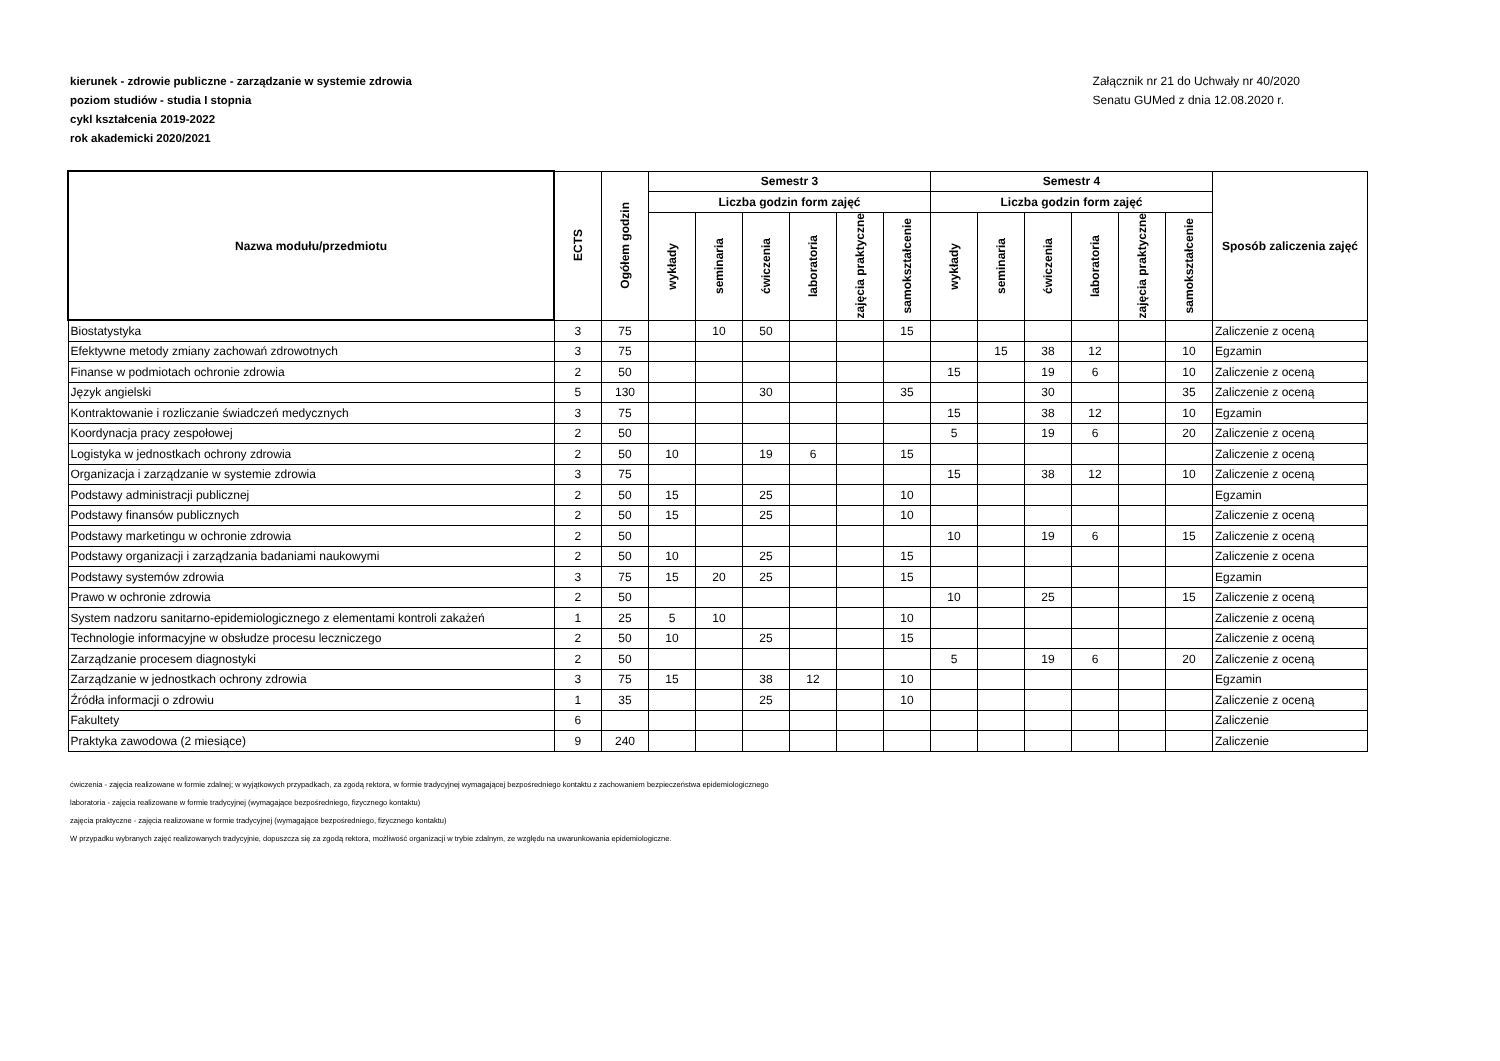kierunek - zdrowie publiczne - zarządzanie w systemie zdrowia
poziom studiów - studia I stopnia
cykl kształcenia 2019-2022
rok akademicki 2020/2021
Załącznik nr 21 do Uchwały nr 40/2020
Senatu GUMed z dnia 12.08.2020 r.
| Nazwa modułu/przedmiotu | ECTS | Ogółem godzin | Semestr 3 | | | | | | Semestr 4 | | | | | | Sposób zaliczenia zajęć |
| --- | --- | --- | --- | --- | --- | --- | --- | --- | --- | --- | --- | --- | --- | --- | --- |
| | | | Liczba godzin form zajęć | | | | | | Liczba godzin form zajęć | | | | | | |
| | | | wykłady | seminaria | ćwiczenia | laboratoria | zajęcia praktyczne | samokształcenie | wykłady | seminaria | ćwiczenia | laboratoria | zajęcia praktyczne | samokształcenie | |
| Biostatystyka | 3 | 75 | | 10 | 50 | | | 15 | | | | | | | Zaliczenie z oceną |
| Efektywne metody zmiany zachowań zdrowotnych | 3 | 75 | | | | | | | | 15 | 38 | 12 | | 10 | Egzamin |
| Finanse w podmiotach ochronie zdrowia | 2 | 50 | | | | | | | 15 | | 19 | 6 | | 10 | Zaliczenie z oceną |
| Język angielski | 5 | 130 | | | 30 | | | 35 | | | 30 | | | 35 | Zaliczenie z oceną |
| Kontraktowanie i rozliczanie świadczeń medycznych | 3 | 75 | | | | | | | 15 | | 38 | 12 | | 10 | Egzamin |
| Koordynacja pracy zespołowej | 2 | 50 | | | | | | | 5 | | 19 | 6 | | 20 | Zaliczenie z oceną |
| Logistyka w jednostkach ochrony zdrowia | 2 | 50 | 10 | | 19 | 6 | | 15 | | | | | | | Zaliczenie z oceną |
| Organizacja i zarządzanie w systemie zdrowia | 3 | 75 | | | | | | | 15 | | 38 | 12 | | 10 | Zaliczenie z oceną |
| Podstawy administracji publicznej | 2 | 50 | 15 | | 25 | | | 10 | | | | | | | Egzamin |
| Podstawy finansów publicznych | 2 | 50 | 15 | | 25 | | | 10 | | | | | | | Zaliczenie z oceną |
| Podstawy marketingu w ochronie zdrowia | 2 | 50 | | | | | | | 10 | | 19 | 6 | | 15 | Zaliczenie z oceną |
| Podstawy organizacji i zarządzania badaniami naukowymi | 2 | 50 | 10 | | 25 | | | 15 | | | | | | | Zaliczenie z ocena |
| Podstawy systemów zdrowia | 3 | 75 | 15 | 20 | 25 | | | 15 | | | | | | | Egzamin |
| Prawo w ochronie zdrowia | 2 | 50 | | | | | | | 10 | | 25 | | | 15 | Zaliczenie z oceną |
| System nadzoru sanitarno-epidemiologicznego z elementami kontroli zakażeń | 1 | 25 | 5 | 10 | | | | 10 | | | | | | | Zaliczenie z oceną |
| Technologie informacyjne w obsłudze procesu leczniczego | 2 | 50 | 10 | | 25 | | | 15 | | | | | | | Zaliczenie z oceną |
| Zarządzanie procesem diagnostyki | 2 | 50 | | | | | | | 5 | | 19 | 6 | | 20 | Zaliczenie z oceną |
| Zarządzanie w jednostkach ochrony zdrowia | 3 | 75 | 15 | | 38 | 12 | | 10 | | | | | | | Egzamin |
| Źródła informacji o zdrowiu | 1 | 35 | | | 25 | | | 10 | | | | | | | Zaliczenie z oceną |
| Fakultety | 6 | | | | | | | | | | | | | | Zaliczenie |
| Praktyka zawodowa (2 miesiące) | 9 | 240 | | | | | | | | | | | | | Zaliczenie |
ćwiczenia - zajęcia realizowane w formie zdalnej; w wyjątkowych przypadkach, za zgodą rektora, w formie tradycyjnej wymagającej bezpośredniego kontaktu z zachowaniem bezpieczeństwa epidemiologicznego
laboratoria - zajęcia realizowane w formie tradycyjnej (wymagające bezpośredniego, fizycznego kontaktu)
zajęcia praktyczne - zajęcia realizowane w formie tradycyjnej (wymagające bezpośredniego, fizycznego kontaktu)
W przypadku wybranych zajęć realizowanych tradycyjnie, dopuszcza się za zgodą rektora, możliwość organizacji w trybie zdalnym, ze względu na uwarunkowania epidemiologiczne.